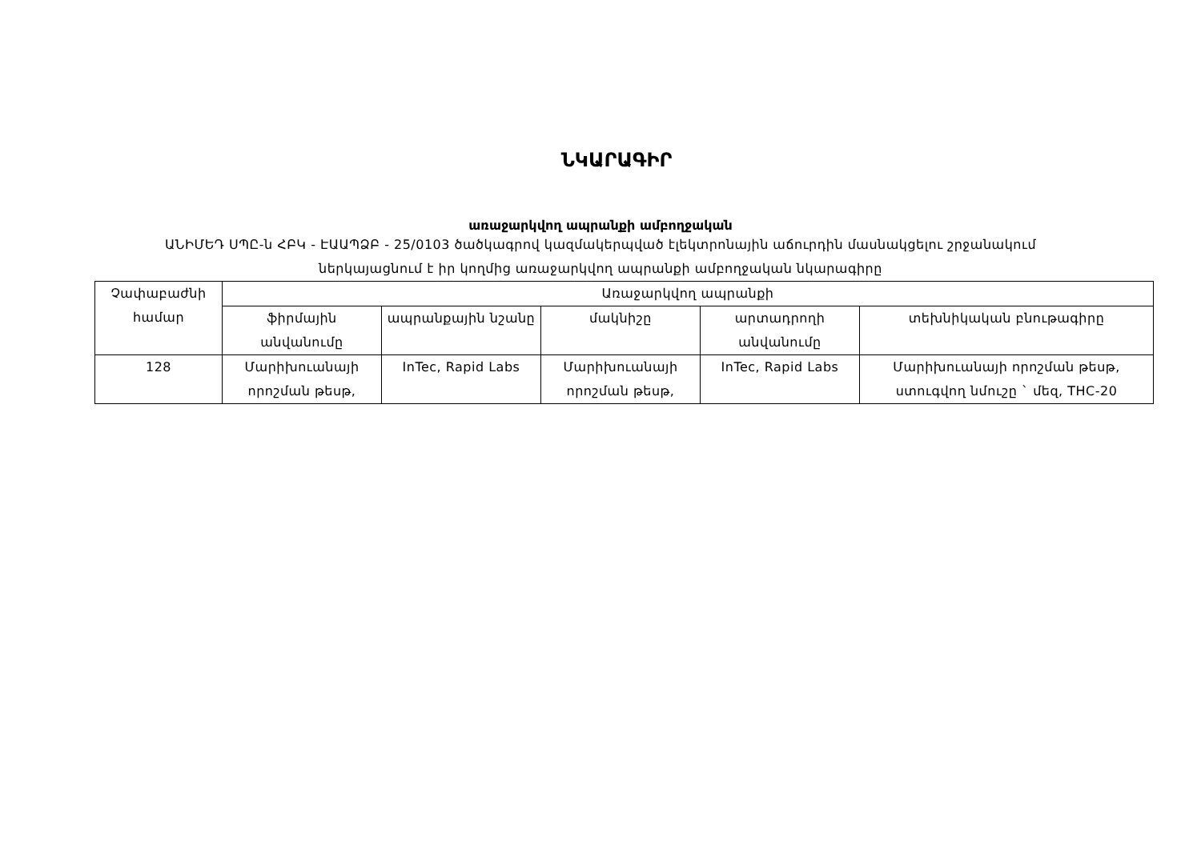ՆԿԱՐԱԳԻՐ
առաջարկվող ապրանքի ամբողջական
ԱՆԻՄԵԴ ՍՊԸ-ն ՀԲԿ - ԷԱԱՊՁԲ - 25/0103 ծածկագրով կազմակերպված էլեկտրոնային աճուրդին մասնակցելու շրջանակում
ներկայացնում է իր կողմից առաջարկվող ապրանքի ամբողջական նկարագիրը
| Չափաբաժնի համար | Առաջարկվող ապրանքի | | | | |
| --- | --- | --- | --- | --- | --- |
| | ֆիրմային անվանումը | ապրանքային նշանը | մակնիշը | արտադրողի անվանումը | տեխնիկական բնութագիրը |
| 128 | Մարիխուանայի որոշման թեսթ, | InTec, Rapid Labs | Մարիխուանայի որոշման թեսթ, | InTec, Rapid Labs | Մարիխուանայի որոշման թեսթ, ստուգվող նմուշը ` մեզ, THC-20 |